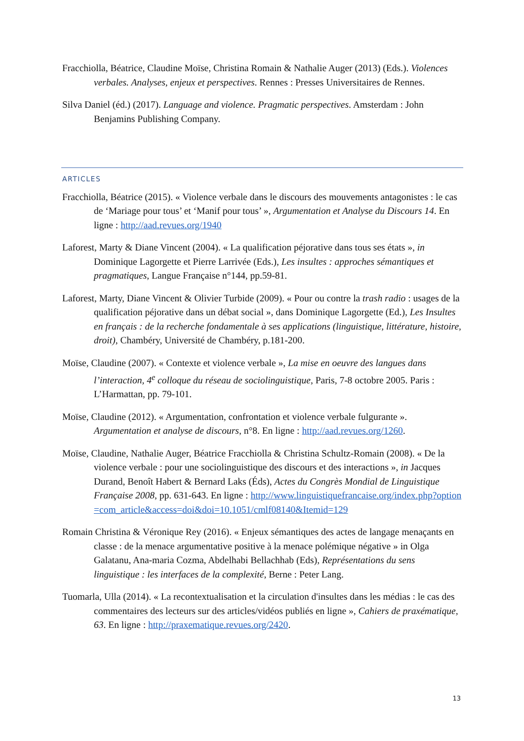Fracchiolla, Béatrice, Claudine Moïse, Christina Romain & Nathalie Auger (2013) (Eds.). Violences verbales. Analyses, enjeux et perspectives. Rennes : Presses Universitaires de Rennes.
Silva Daniel (éd.) (2017). Language and violence. Pragmatic perspectives. Amsterdam : John Benjamins Publishing Company.
ARTICLES
Fracchiolla, Béatrice (2015). « Violence verbale dans le discours des mouvements antagonistes : le cas de ‘Mariage pour tous’ et ‘Manif pour tous’ », Argumentation et Analyse du Discours 14. En ligne : http://aad.revues.org/1940
Laforest, Marty & Diane Vincent (2004). « La qualification péjorative dans tous ses états », in Dominique Lagorgette et Pierre Larrivée (Eds.), Les insultes : approches sémantiques et pragmatiques, Langue Française n°144, pp.59-81.
Laforest, Marty, Diane Vincent & Olivier Turbide (2009). « Pour ou contre la trash radio : usages de la qualification péjorative dans un débat social », dans Dominique Lagorgette (Ed.), Les Insultes en français : de la recherche fondamentale à ses applications (linguistique, littérature, histoire, droit), Chambéry, Université de Chambéry, p.181-200.
Moïse, Claudine (2007). « Contexte et violence verbale », La mise en oeuvre des langues dans l’interaction, 4<sup>e</sup> colloque du réseau de sociolinguistique, Paris, 7-8 octobre 2005. Paris : L’Harmattan, pp. 79-101.
Moïse, Claudine (2012). « Argumentation, confrontation et violence verbale fulgurante ». Argumentation et analyse de discours, n°8. En ligne : http://aad.revues.org/1260.
Moïse, Claudine, Nathalie Auger, Béatrice Fracchiolla & Christina Schultz-Romain (2008). « De la violence verbale : pour une sociolinguistique des discours et des interactions », in Jacques Durand, Benoît Habert & Bernard Laks (Éds), Actes du Congrès Mondial de Linguistique Française 2008, pp. 631-643. En ligne : http://www.linguistiquefrancaise.org/index.php?option=com_article&access=doi&doi=10.1051/cmlf08140&Itemid=129
Romain Christina & Véronique Rey (2016). « Enjeux sémantiques des actes de langage menaçants en classe : de la menace argumentative positive à la menace polémique négative » in Olga Galatanu, Ana-maria Cozma, Abdelhabi Bellachhab (Eds), Représentations du sens linguistique : les interfaces de la complexité, Berne : Peter Lang.
Tuomarla, Ulla (2014). « La recontextualisation et la circulation d'insultes dans les médias : le cas des commentaires des lecteurs sur des articles/vidéos publiés en ligne », Cahiers de praxématique, 63. En ligne : http://praxematique.revues.org/2420.
13